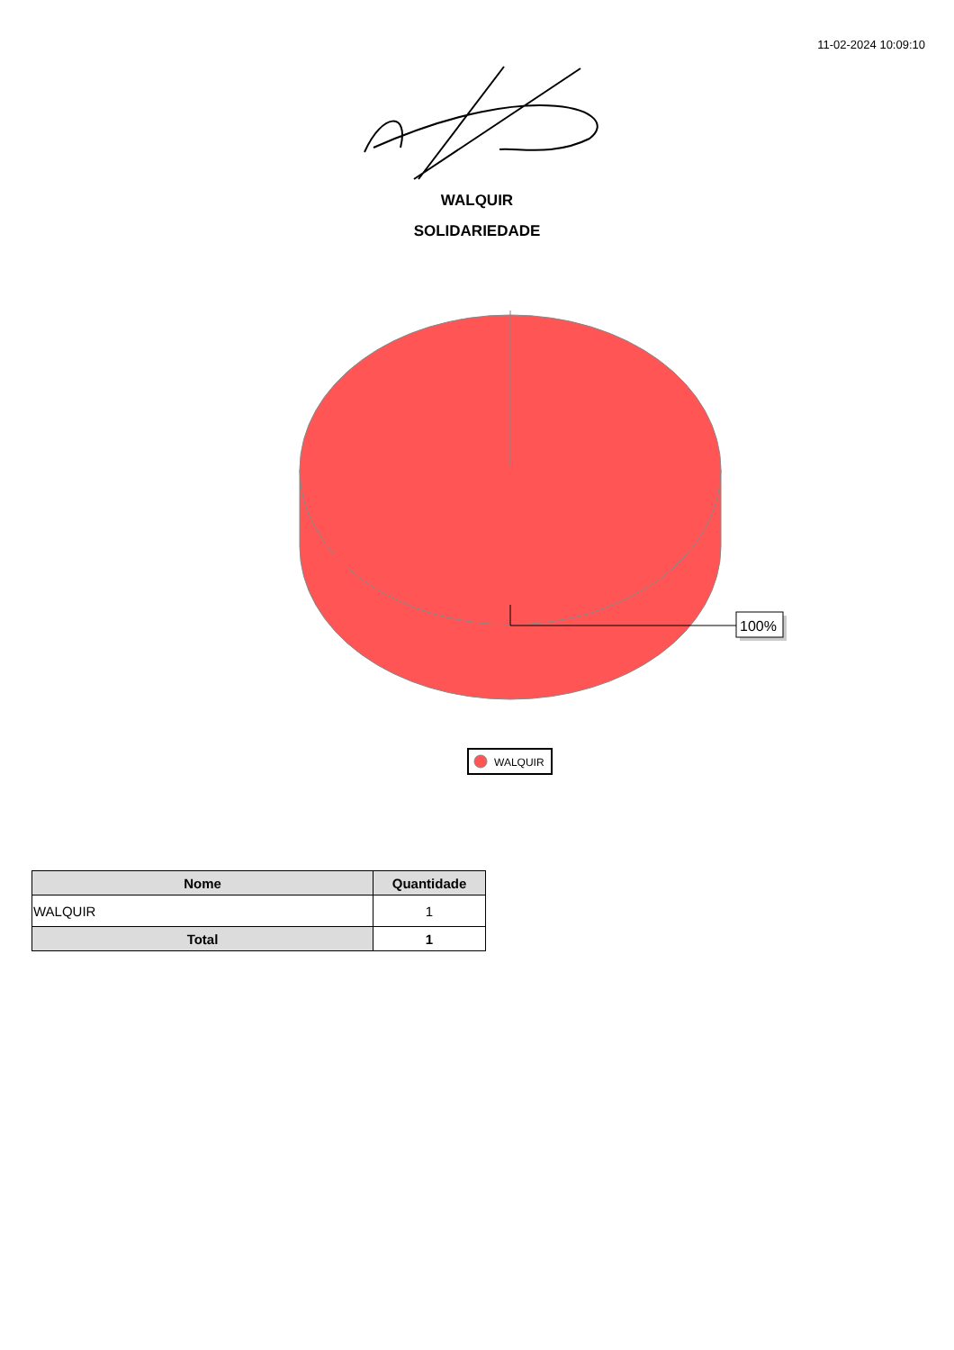11-02-2024 10:09:10
WALQUIR
SOLIDARIEDADE
100%
WALQUIR
| Nome | Quantidade |
| --- | --- |
| WALQUIR | 1 |
| Total | 1 |